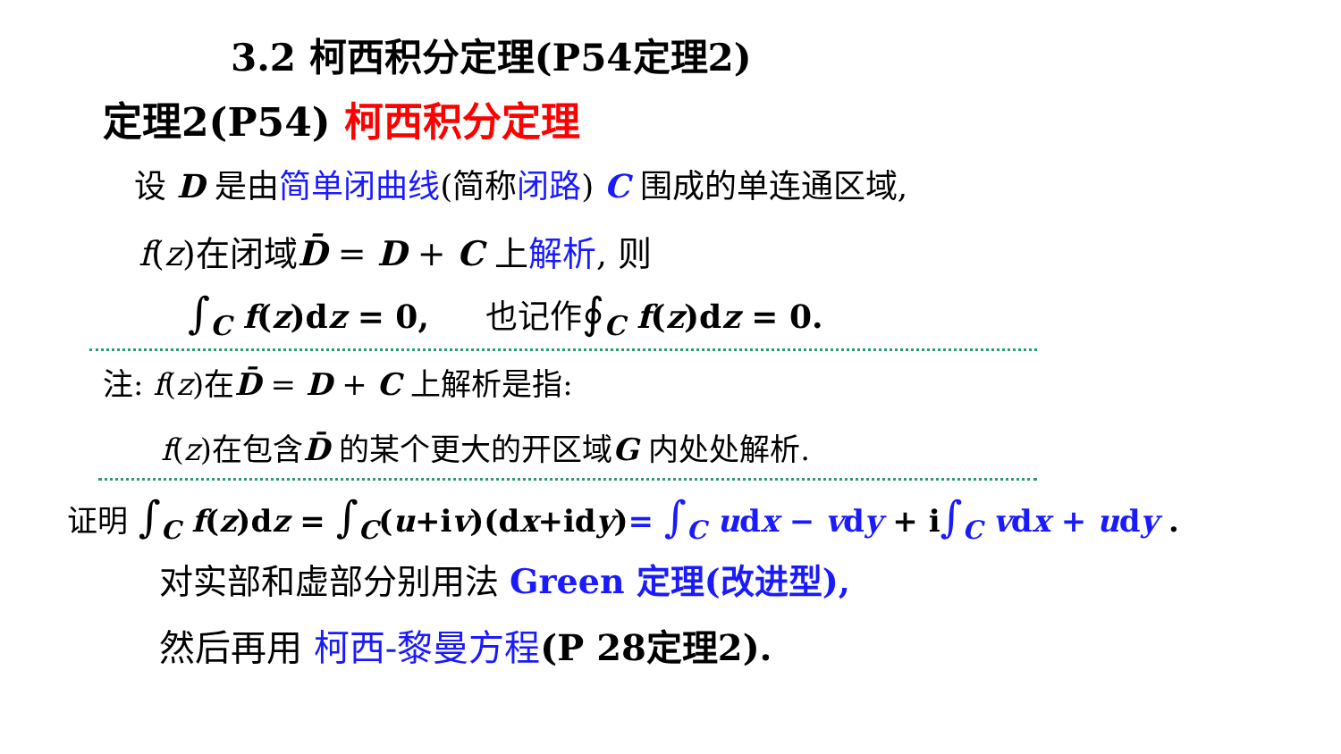3.2 柯西积分定理(P54定理2)
定理2(P54) 柯西积分定理
设 D 是由简单闭曲线(简称闭路) C 围成的单连通区域,
f(z)在闭域D̄ = D + C 上解析, 则
∫<sub>C</sub> f(z)dz = 0, 也记作∮<sub>C</sub> f(z)dz = 0.
注: f(z)在D̄ = D + C 上解析是指:
f(z)在包含D̄ 的某个更大的开区域G 内处处解析.
证明 ∫<sub>C</sub> f(z)dz = ∫<sub>C</sub>(u+iv)(dx+idy)= ∫<sub>C</sub> udx − vdy + i∫<sub>C</sub> vdx + udy .
对实部和虚部分别用法 Green 定理(改进型),
然后再用 柯西-黎曼方程(P 28定理2).